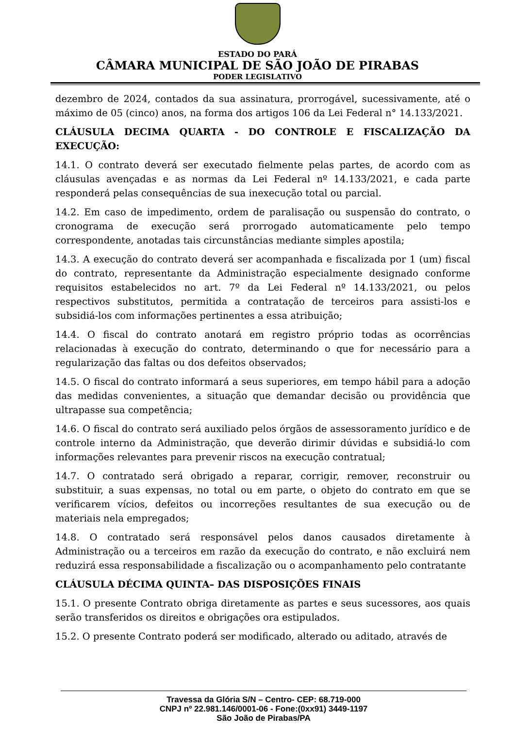ESTADO DO PARÁ
CÂMARA MUNICIPAL DE SÃO JOÃO DE PIRABAS
PODER LEGISLATIVO
dezembro de 2024, contados da sua assinatura, prorrogável, sucessivamente, até o máximo de 05 (cinco) anos, na forma dos artigos 106 da Lei Federal n° 14.133/2021.
CLÁUSULA DECIMA QUARTA - DO CONTROLE E FISCALIZAÇÃO DA EXECUÇÃO:
14.1. O contrato deverá ser executado fielmente pelas partes, de acordo com as cláusulas avençadas e as normas da Lei Federal nº 14.133/2021, e cada parte responderá pelas consequências de sua inexecução total ou parcial.
14.2. Em caso de impedimento, ordem de paralisação ou suspensão do contrato, o cronograma de execução será prorrogado automaticamente pelo tempo correspondente, anotadas tais circunstâncias mediante simples apostila;
14.3. A execução do contrato deverá ser acompanhada e fiscalizada por 1 (um) fiscal do contrato, representante da Administração especialmente designado conforme requisitos estabelecidos no art. 7º da Lei Federal nº 14.133/2021, ou pelos respectivos substitutos, permitida a contratação de terceiros para assisti-los e subsidiá-los com informações pertinentes a essa atribuição;
14.4. O fiscal do contrato anotará em registro próprio todas as ocorrências relacionadas à execução do contrato, determinando o que for necessário para a regularização das faltas ou dos defeitos observados;
14.5. O fiscal do contrato informará a seus superiores, em tempo hábil para a adoção das medidas convenientes, a situação que demandar decisão ou providência que ultrapasse sua competência;
14.6. O fiscal do contrato será auxiliado pelos órgãos de assessoramento jurídico e de controle interno da Administração, que deverão dirimir dúvidas e subsidiá-lo com informações relevantes para prevenir riscos na execução contratual;
14.7. O contratado será obrigado a reparar, corrigir, remover, reconstruir ou substituir, a suas expensas, no total ou em parte, o objeto do contrato em que se verificarem vícios, defeitos ou incorreções resultantes de sua execução ou de materiais nela empregados;
14.8. O contratado será responsável pelos danos causados diretamente à Administração ou a terceiros em razão da execução do contrato, e não excluirá nem reduzirá essa responsabilidade a fiscalização ou o acompanhamento pelo contratante
CLÁUSULA DÉCIMA QUINTA– DAS DISPOSIÇÕES FINAIS
15.1. O presente Contrato obriga diretamente as partes e seus sucessores, aos quais serão transferidos os direitos e obrigações ora estipulados.
15.2. O presente Contrato poderá ser modificado, alterado ou aditado, através de
Travessa da Glória S/N – Centro- CEP: 68.719-000
CNPJ nº 22.981.146/0001-06 - Fone:(0xx91) 3449-1197
São João de Pirabas/PA